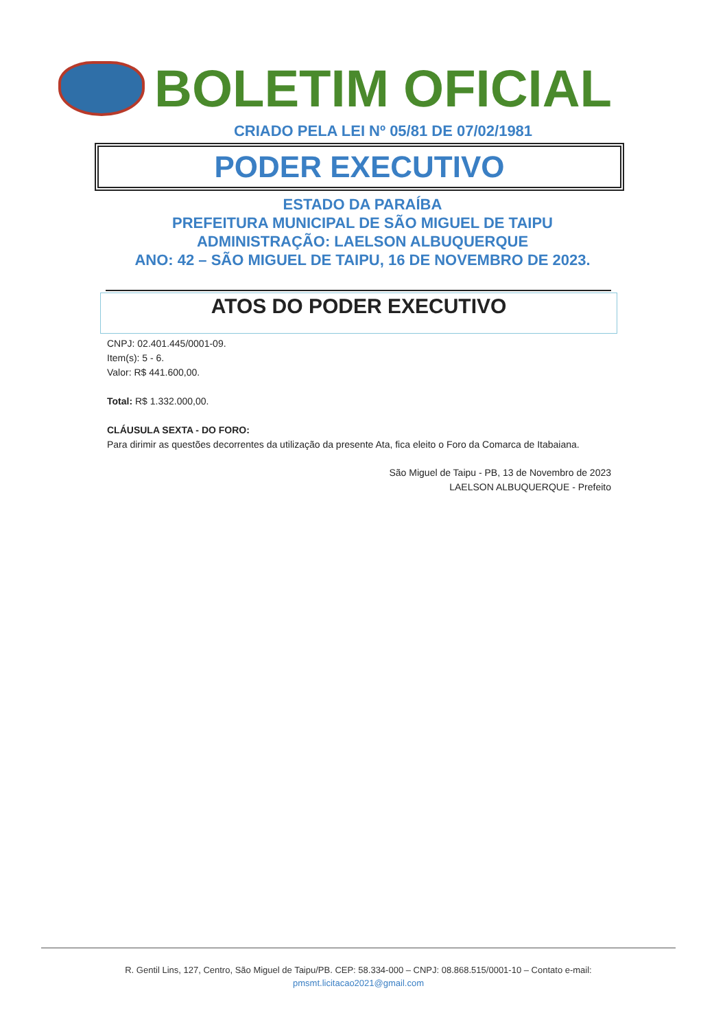BOLETIM OFICIAL
CRIADO PELA LEI Nº 05/81 DE 07/02/1981
PODER EXECUTIVO
ESTADO DA PARAÍBA
PREFEITURA MUNICIPAL DE SÃO MIGUEL DE TAIPU
ADMINISTRAÇÃO: LAELSON ALBUQUERQUE
ANO: 42 – SÃO MIGUEL DE TAIPU, 16 DE NOVEMBRO DE 2023.
ATOS DO PODER EXECUTIVO
CNPJ: 02.401.445/0001-09.
Item(s): 5 - 6.
Valor: R$ 441.600,00.
Total: R$ 1.332.000,00.
CLÁUSULA SEXTA - DO FORO:
Para dirimir as questões decorrentes da utilização da presente Ata, fica eleito o Foro da Comarca de Itabaiana.
São Miguel de Taipu - PB, 13 de Novembro de 2023
LAELSON ALBUQUERQUE - Prefeito
R. Gentil Lins, 127, Centro, São Miguel de Taipu/PB. CEP: 58.334-000 – CNPJ: 08.868.515/0001-10 – Contato e-mail:
pmsmt.licitacao2021@gmail.com